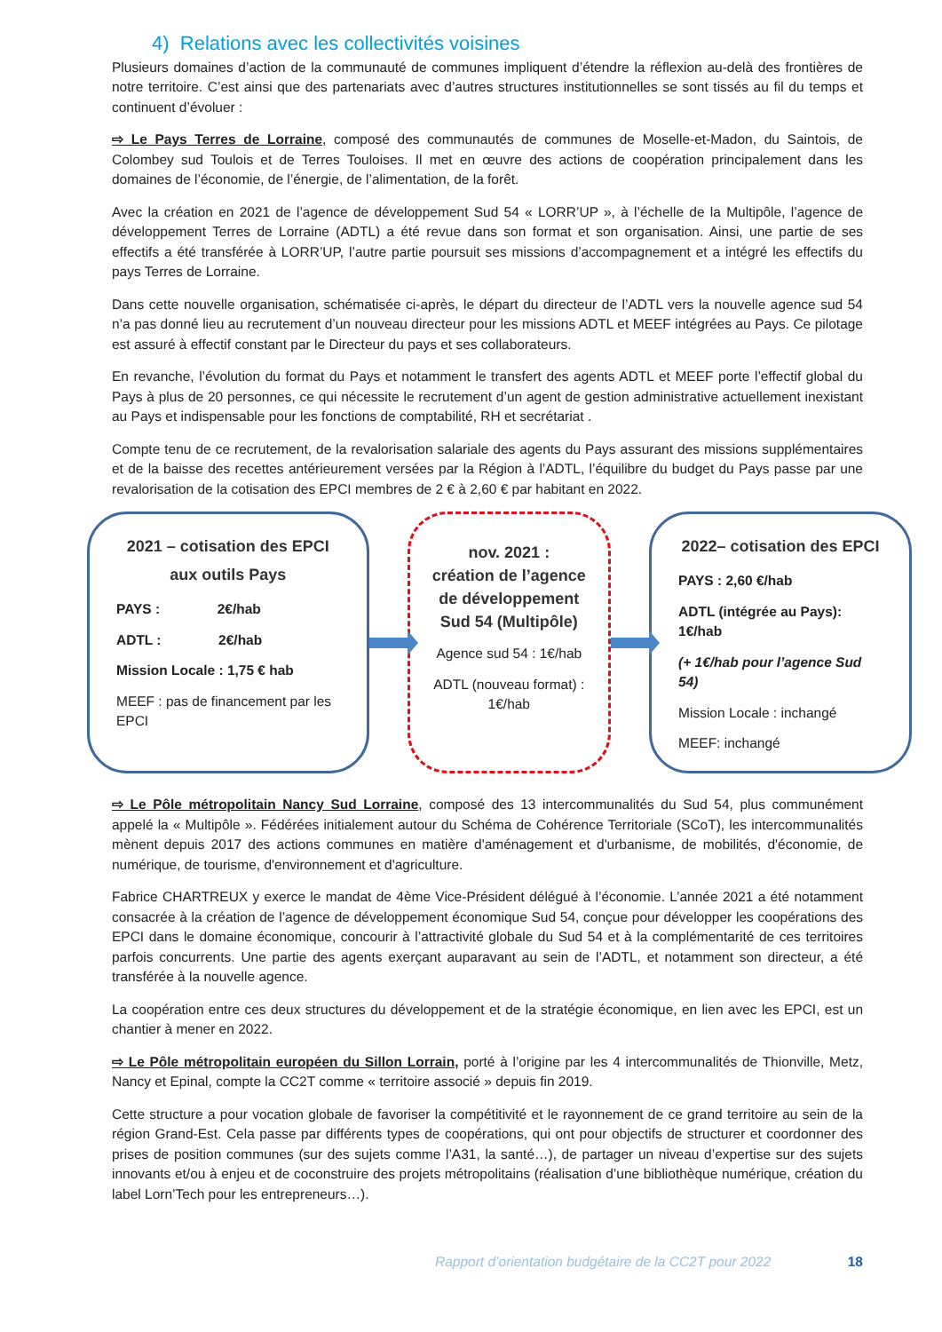4) Relations avec les collectivités voisines
Plusieurs domaines d’action de la communauté de communes impliquent d’étendre la réflexion au-delà des frontières de notre territoire. C’est ainsi que des partenariats avec d’autres structures institutionnelles se sont tissés au fil du temps et continuent d’évoluer :
⇨ Le Pays Terres de Lorraine, composé des communautés de communes de Moselle-et-Madon, du Saintois, de Colombey sud Toulois et de Terres Touloises. Il met en œuvre des actions de coopération principalement dans les domaines de l’économie, de l’énergie, de l’alimentation, de la forêt.
Avec la création en 2021 de l’agence de développement Sud 54 « LORR’UP », à l’échelle de la Multipôle, l’agence de développement Terres de Lorraine (ADTL) a été revue dans son format et son organisation. Ainsi, une partie de ses effectifs a été transférée à LORR’UP, l’autre partie poursuit ses missions d’accompagnement et a intégré les effectifs du pays Terres de Lorraine.
Dans cette nouvelle organisation, schématisée ci-après, le départ du directeur de l’ADTL vers la nouvelle agence sud 54 n’a pas donné lieu au recrutement d’un nouveau directeur pour les missions ADTL et MEEF intégrées au Pays. Ce pilotage est assuré à effectif constant par le Directeur du pays et ses collaborateurs.
En revanche, l’évolution du format du Pays et notamment le transfert des agents ADTL et MEEF porte l’effectif global du Pays à plus de 20 personnes, ce qui nécessite le recrutement d’un agent de gestion administrative actuellement inexistant au Pays et indispensable pour les fonctions de comptabilité, RH et secrétariat .
Compte tenu de ce recrutement, de la revalorisation salariale des agents du Pays assurant des missions supplémentaires et de la baisse des recettes antérieurement versées par la Région à l’ADTL, l’équilibre du budget du Pays passe par une revalorisation de la cotisation des EPCI membres de 2 € à 2,60 € par habitant en 2022.
2021 – cotisation des EPCI aux outils Pays
PAYS : 2€/hab
ADTL : 2€/hab
Mission Locale : 1,75 € hab
MEEF : pas de financement par les EPCI
nov. 2021 :
création de l’agence de développement Sud 54 (Multipôle)
Agence sud 54 : 1€/hab
ADTL (nouveau format) : 1€/hab
2022– cotisation des EPCI
PAYS : 2,60 €/hab
ADTL (intégrée au Pays): 1€/hab
(+ 1€/hab pour l’agence Sud 54)
Mission Locale : inchangé
MEEF: inchangé
⇨ Le Pôle métropolitain Nancy Sud Lorraine, composé des 13 intercommunalités du Sud 54, plus communément appelé la « Multipôle ». Fédérées initialement autour du Schéma de Cohérence Territoriale (SCoT), les intercommunalités mènent depuis 2017 des actions communes en matière d'aménagement et d'urbanisme, de mobilités, d'économie, de numérique, de tourisme, d'environnement et d'agriculture.
Fabrice CHARTREUX y exerce le mandat de 4ème Vice-Président délégué à l’économie. L’année 2021 a été notamment consacrée à la création de l’agence de développement économique Sud 54, conçue pour développer les coopérations des EPCI dans le domaine économique, concourir à l’attractivité globale du Sud 54 et à la complémentarité de ces territoires parfois concurrents. Une partie des agents exerçant auparavant au sein de l’ADTL, et notamment son directeur, a été transférée à la nouvelle agence.
La coopération entre ces deux structures du développement et de la stratégie économique, en lien avec les EPCI, est un chantier à mener en 2022.
⇨ Le Pôle métropolitain européen du Sillon Lorrain, porté à l’origine par les 4 intercommunalités de Thionville, Metz, Nancy et Epinal, compte la CC2T comme « territoire associé » depuis fin 2019.
Cette structure a pour vocation globale de favoriser la compétitivité et le rayonnement de ce grand territoire au sein de la région Grand-Est. Cela passe par différents types de coopérations, qui ont pour objectifs de structurer et coordonner des prises de position communes (sur des sujets comme l’A31, la santé…), de partager un niveau d’expertise sur des sujets innovants et/ou à enjeu et de coconstruire des projets métropolitains (réalisation d’une bibliothèque numérique, création du label Lorn’Tech pour les entrepreneurs…).
Rapport d’orientation budgétaire de la CC2T pour 2022 18